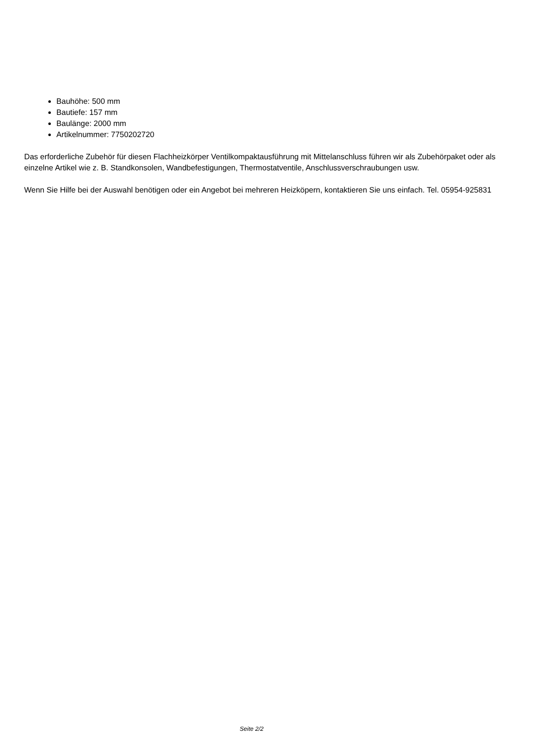Bauhöhe: 500 mm
Bautiefe: 157 mm
Baulänge: 2000 mm
Artikelnummer: 7750202720
Das erforderliche Zubehör für diesen Flachheizkörper Ventilkompaktausführung mit Mittelanschluss führen wir als Zubehörpaket oder als einzelne Artikel wie z. B. Standkonsolen, Wandbefestigungen, Thermostatventile, Anschlussverschraubungen usw.
Wenn Sie Hilfe bei der Auswahl benötigen oder ein Angebot bei mehreren Heizköpern, kontaktieren Sie uns einfach. Tel. 05954-925831
Seite 2/2